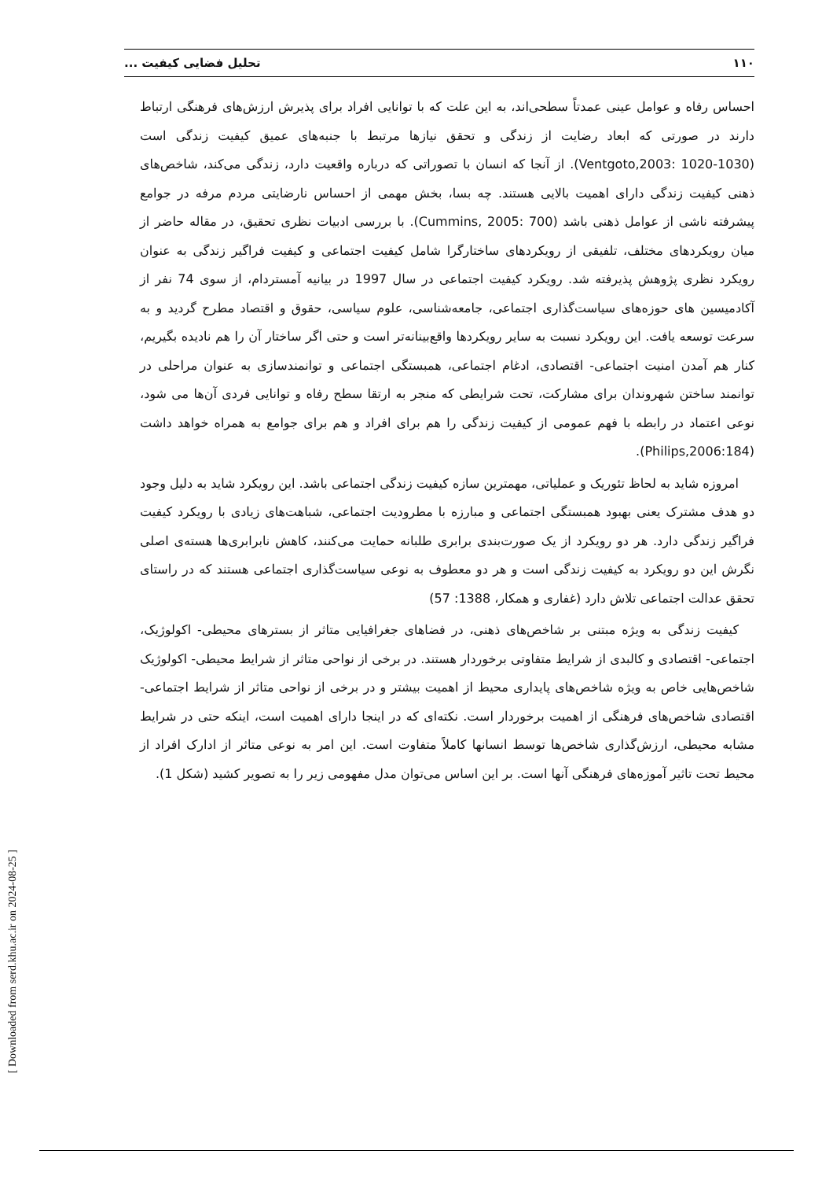۱۱۰ تحلیل فضایی کیفیت ...
احساس رفاه و عوامل عینی عمدتاً سطحی‌اند، به این علت که با توانایی افراد برای پذیرش ارزش‌های فرهنگی ارتباط دارند در صورتی که ابعاد رضایت از زندگی و تحقق نیازها مرتبط با جنبه‌های عمیق کیفیت زندگی است (Ventgoto,2003: 1020-1030). از آنجا که انسان با تصوراتی که درباره واقعیت دارد، زندگی می‌کند، شاخص‌های ذهنی کیفیت زندگی دارای اهمیت بالایی هستند. چه بسا، بخش مهمی از احساس نارضایتی مردم مرفه در جوامع پیشرفته ناشی از عوامل ذهنی باشد (Cummins, 2005: 700). با بررسی ادبیات نظری تحقیق، در مقاله حاضر از میان رویکردهای مختلف، تلفیقی از رویکردهای ساختارگرا شامل کیفیت اجتماعی و کیفیت فراگیر زندگی به عنوان رویکرد نظری پژوهش پذیرفته شد. رویکرد کیفیت اجتماعی در سال 1997 در بیانیه آمستردام، از سوی 74 نفر از آکادمیسین های حوزه‌های سیاست‌گذاری اجتماعی، جامعه‌شناسی، علوم سیاسی، حقوق و اقتصاد مطرح گردید و به سرعت توسعه یافت. این رویکرد نسبت به سایر رویکردها واقع‌بینانه‌تر است و حتی اگر ساختار آن را هم نادیده بگیریم، کنار هم آمدن امنیت اجتماعی- اقتصادی، ادغام اجتماعی، همبستگی اجتماعی و توانمندسازی به عنوان مراحلی در توانمند ساختن شهروندان برای مشارکت، تحت شرایطی که منجر به ارتقا سطح رفاه و توانایی فردی آن‌ها می شود، نوعی اعتماد در رابطه با فهم عمومی از کیفیت زندگی را هم برای افراد و هم برای جوامع به همراه خواهد داشت (Philips,2006:184).
امروزه شاید به لحاظ تئوریک و عملیاتی، مهمترین سازه کیفیت زندگی اجتماعی باشد. این رویکرد شاید به دلیل وجود دو هدف مشترک یعنی بهبود همبستگی اجتماعی و مبارزه با مطرودیت اجتماعی، شباهت‌های زیادی با رویکرد کیفیت فراگیر زندگی دارد. هر دو رویکرد از یک صورت‌بندی برابری طلبانه حمایت می‌کنند، کاهش نابرابری‌ها هسته‌ی اصلی نگرش این دو رویکرد به کیفیت زندگی است و هر دو معطوف به نوعی سیاست‌گذاری اجتماعی هستند که در راستای تحقق عدالت اجتماعی تلاش دارد (غفاری و همکار، 1388: 57)
کیفیت زندگی به ویژه مبتنی بر شاخص‌های ذهنی، در فضاهای جغرافیایی متاثر از بسترهای محیطی- اکولوژیک، اجتماعی- اقتصادی و کالبدی از شرایط متفاوتی برخوردار هستند. در برخی از نواحی متاثر از شرایط محیطی- اکولوژیک شاخص‌هایی خاص به ویژه شاخص‌های پایداری محیط از اهمیت بیشتر و در برخی از نواحی متاثر از شرایط اجتماعی- اقتصادی شاخص‌های فرهنگی از اهمیت برخوردار است. نکته‌ای که در اینجا دارای اهمیت است، اینکه حتی در شرایط مشابه محیطی، ارزش‌گذاری شاخص‌ها توسط انسانها کاملاً متفاوت است. این امر به نوعی متاثر از ادارک افراد از محیط تحت تاثیر آموزه‌های فرهنگی آنها است. بر این اساس می‌توان مدل مفهومی زیر را به تصویر کشید (شکل 1).
[ Downloaded from serd.khu.ac.ir on 2024-08-25 ]